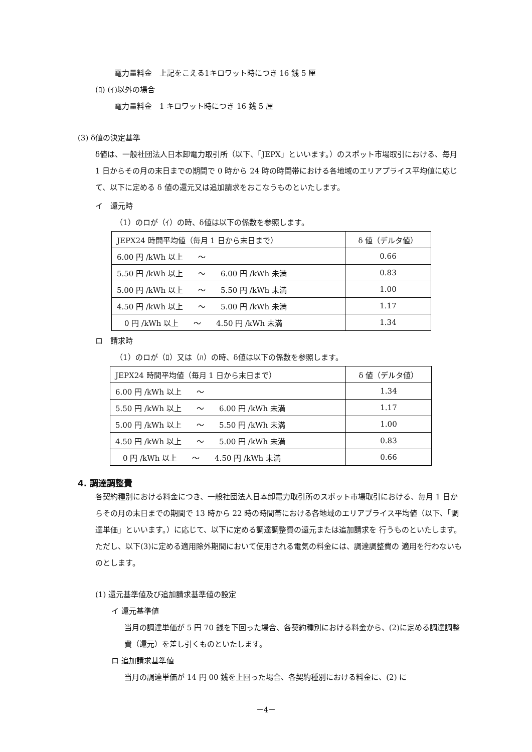電力量料金　上記をこえる1キロワット時につき 16 銭 5 厘
(ﾛ) (ｲ)以外の場合
電力量料金　1 キロワット時につき 16 銭 5 厘
(3) δ値の決定基準
δ値は、一般社団法人日本卸電力取引所（以下、「JEPX」といいます。）のスポット市場取引における、毎月 1 日からその月の末日までの期間で 0 時から 24 時の時間帯における各地域のエリアプライス平均値に応じて、以下に定める δ 値の還元又は追加請求をおこなうものといたします。
イ　還元時
（1）のロが（ｲ）の時、δ値は以下の係数を参照します。
| JEPX24 時間平均値（毎月 1 日から末日まで） | δ 値（デルタ値） |
| 6.00 円 /kWh 以上 ～ | 0.66 |
| 5.50 円 /kWh 以上 ～ 6.00 円 /kWh 未満 | 0.83 |
| 5.00 円 /kWh 以上 ～ 5.50 円 /kWh 未満 | 1.00 |
| 4.50 円 /kWh 以上 ～ 5.00 円 /kWh 未満 | 1.17 |
| 0 円 /kWh 以上 ～ 4.50 円 /kWh 未満 | 1.34 |
ロ　請求時
（1）のロが（ﾛ）又は（ﾊ）の時、δ値は以下の係数を参照します。
| JEPX24 時間平均値（毎月 1 日から末日まで） | δ 値（デルタ値） |
| 6.00 円 /kWh 以上 ～ | 1.34 |
| 5.50 円 /kWh 以上 ～ 6.00 円 /kWh 未満 | 1.17 |
| 5.00 円 /kWh 以上 ～ 5.50 円 /kWh 未満 | 1.00 |
| 4.50 円 /kWh 以上 ～ 5.00 円 /kWh 未満 | 0.83 |
| 0 円 /kWh 以上 ～ 4.50 円 /kWh 未満 | 0.66 |
4. 調達調整費
各契約種別における料金につき、一般社団法人日本卸電力取引所のスポット市場取引における、毎月 1 日からその月の末日までの期間で 13 時から 22 時の時間帯における各地域のエリアプライス平均値（以下、「調達単価」といいます。）に応じて、以下に定める調達調整費の還元または追加請求を 行うものといたします。 ただし、以下(3)に定める適用除外期間において使用される電気の料金には、調達調整費の 適用を行わないものとします。
(1) 還元基準値及び追加請求基準値の設定
イ 還元基準値
当月の調達単価が 5 円 70 銭を下回った場合、各契約種別における料金から、(2)に定める調達調整費（還元）を差し引くものといたします。
ロ 追加請求基準値
当月の調達単価が 14 円 00 銭を上回った場合、各契約種別における料金に、(2) に
－4－